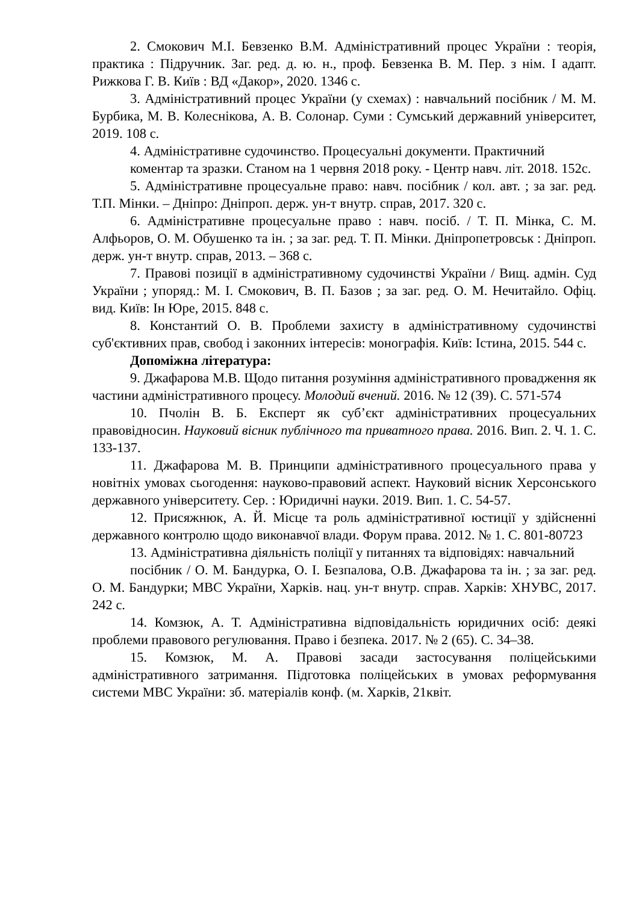2. Смокович М.І. Бевзенко В.М. Адміністративний процес України : теорія, практика : Підручник. Заг. ред. д. ю. н., проф. Бевзенка В. М. Пер. з нім. І адапт. Рижкова Г. В. Київ : ВД «Дакор», 2020. 1346 с.
3. Адміністративний процес України (у схемах) : навчальний посібник / М. М. Бурбика, М. В. Колеснікова, А. В. Солонар. Суми : Сумський державний університет, 2019. 108 с.
4. Адміністративне судочинство. Процесуальні документи. Практичний
коментар та зразки. Станом на 1 червня 2018 року. - Центр навч. літ. 2018. 152с.
5. Адміністративне процесуальне право: навч. посібник / кол. авт. ; за заг. ред. Т.П. Мінки. – Дніпро: Дніпроп. держ. ун-т внутр. справ, 2017. 320 с.
6. Адміністративне процесуальне право : навч. посіб. / Т. П. Мінка, С. М. Алфьоров, О. М. Обушенко та ін. ; за заг. ред. Т. П. Мінки. Дніпропетровськ : Дніпроп. держ. ун-т внутр. справ, 2013. – 368 с.
7. Правові позиції в адміністративному судочинстві України / Вищ. адмін. Суд України ; упоряд.: М. І. Смокович, В. П. Базов ; за заг. ред. О. М. Нечитайло. Офіц. вид. Київ: Ін Юре, 2015. 848 с.
8. Константий О. В. Проблеми захисту в адміністративному судочинстві суб'єктивних прав, свобод і законних інтересів: монографія. Київ: Істина, 2015. 544 с.
Допоміжна література:
9. Джафарова М.В. Щодо питання розуміння адміністративного провадження як частини адміністративного процесу. Молодий вчений. 2016. № 12 (39). С. 571-574
10. Пчолін В. Б. Експерт як суб’єкт адміністративних процесуальних правовідносин. Науковий вісник публічного та приватного права. 2016. Вип. 2. Ч. 1. С. 133-137.
11. Джафарова М. В. Принципи адміністративного процесуального права у новітніх умовах сьогодення: науково-правовий аспект. Науковий вісник Херсонського державного університету. Сер. : Юридичні науки. 2019. Вип. 1. С. 54-57.
12. Присяжнюк, А. Й. Місце та роль адміністративної юстиції у здійсненні державного контролю щодо виконавчої влади. Форум права. 2012. № 1. С. 801-80723
13. Адміністративна діяльність поліції у питаннях та відповідях: навчальний
посібник / О. М. Бандурка, О. І. Безпалова, О.В. Джафарова та ін. ; за заг. ред. О. М. Бандурки; МВС України, Харків. нац. ун-т внутр. справ. Харків: ХНУВС, 2017. 242 с.
14. Комзюк, А. Т. Адміністративна відповідальність юридичних осіб: деякі проблеми правового регулювання. Право і безпека. 2017. № 2 (65). С. 34–38.
15. Комзюк, М. А. Правові засади застосування поліцейськими адміністративного затримання. Підготовка поліцейських в умовах реформування системи МВС України: зб. матеріалів конф. (м. Харків, 21квіт.